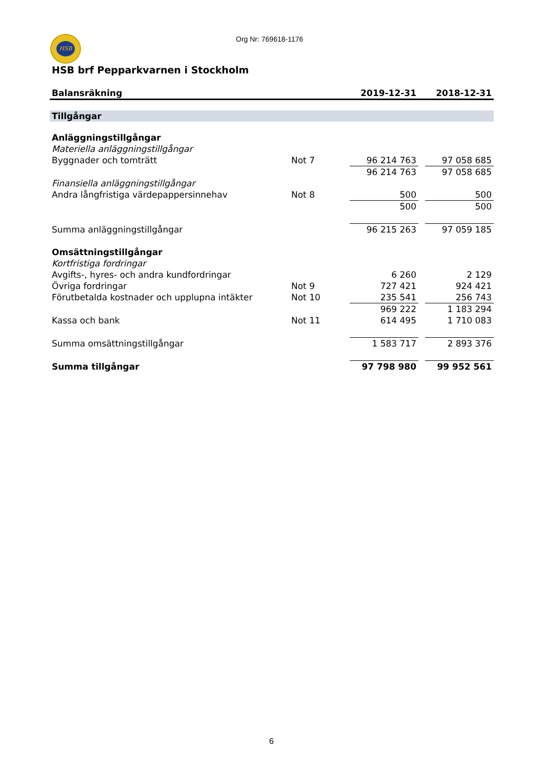HSB Org Nr: 769618-1176
HSB brf Pepparkvarnen i Stockholm
| Balansräkning | | 2019-12-31 | | 2018-12-31 |
| --- | --- | --- | --- | --- |
| Tillgångar | | | | |
| Anläggningstillgångar | | | | |
| Materiella anläggningstillgångar | | | | |
| Byggnader och tomträtt | Not 7 | 96 214 763 | | 97 058 685 |
| | | 96 214 763 | | 97 058 685 |
| Finansiella anläggningstillgångar | | | | |
| Andra långfristiga värdepappersinnehav | Not 8 | 500 | | 500 |
| | | 500 | | 500 |
| Summa anläggningstillgångar | | 96 215 263 | | 97 059 185 |
| Omsättningstillgångar | | | | |
| Kortfristiga fordringar | | | | |
| Avgifts-, hyres- och andra kundfordringar | | 6 260 | | 2 129 |
| Övriga fordringar | Not 9 | 727 421 | | 924 421 |
| Förutbetalda kostnader och upplupna intäkter | Not 10 | 235 541 | | 256 743 |
| | | 969 222 | | 1 183 294 |
| Kassa och bank | Not 11 | 614 495 | | 1 710 083 |
| Summa omsättningstillgångar | | 1 583 717 | | 2 893 376 |
| Summa tillgångar | | 97 798 980 | | 99 952 561 |
6